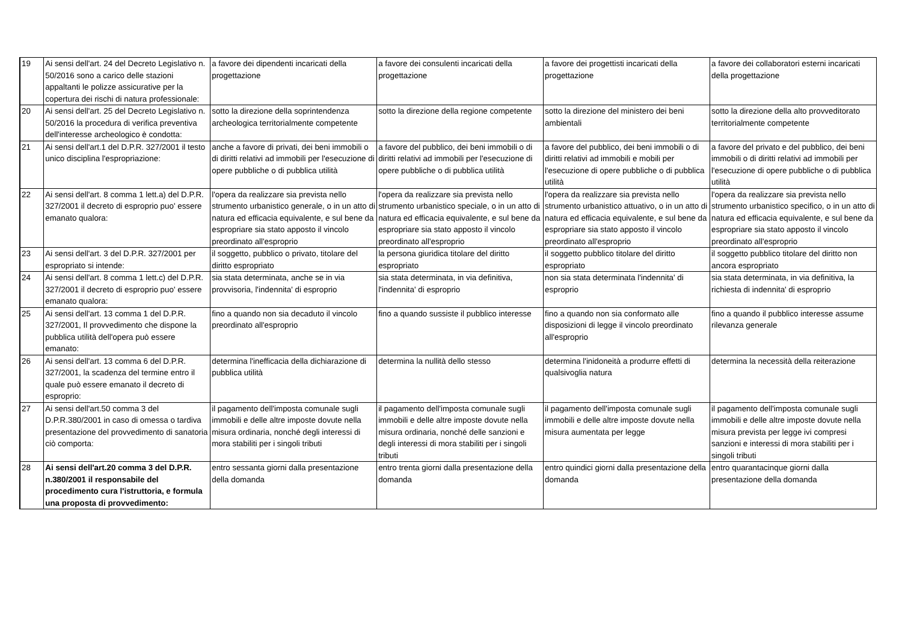| 19 | Ai sensi dell'art. 24 del Decreto Legislativo n. 50/2016 sono a carico delle stazioni appaltanti le polizze assicurative per la copertura dei rischi di natura professionale: | a favore dei dipendenti incaricati della progettazione | a favore dei consulenti incaricati della progettazione | a favore dei progettisti incaricati della progettazione | a favore dei collaboratori esterni incaricati della progettazione |
| 20 | Ai sensi dell'art. 25 del Decreto Legislativo n. 50/2016 la procedura di verifica preventiva dell'interesse archeologico è condotta: | sotto la direzione della soprintendenza archeologica territorialmente competente | sotto la direzione della regione competente | sotto la direzione del ministero dei beni ambientali | sotto la direzione della alto provveditorato territorialmente competente |
| 21 | Ai sensi dell'art.1 del D.P.R. 327/2001 il testo unico disciplina l'espropriazione: | anche a favore di privati, dei beni immobili o di diritti relativi ad immobili per l'esecuzione di opere pubbliche o di pubblica utilità | a favore del pubblico, dei beni immobili o di diritti relativi ad immobili per l'esecuzione di opere pubbliche o di pubblica utilità | a favore del pubblico, dei beni immobili o di diritti relativi ad immobili e mobili per l'esecuzione di opere pubbliche o di pubblica utilità | a favore del privato e del pubblico, dei beni immobili o di diritti relativi ad immobili per l'esecuzione di opere pubbliche o di pubblica utilità |
| 22 | Ai sensi dell'art. 8 comma 1 lett.a) del D.P.R. 327/2001 il decreto di esproprio puo' essere emanato qualora: | l'opera da realizzare sia prevista nello strumento urbanistico generale, o in un atto di natura ed efficacia equivalente, e sul bene da espropriare sia stato apposto il vincolo preordinato all'esproprio | l'opera da realizzare sia prevista nello strumento urbanistico speciale, o in un atto di natura ed efficacia equivalente, e sul bene da espropriare sia stato apposto il vincolo preordinato all'esproprio | l'opera da realizzare sia prevista nello strumento urbanistico attuativo, o in un atto di natura ed efficacia equivalente, e sul bene da espropriare sia stato apposto il vincolo preordinato all'esproprio | l'opera da realizzare sia prevista nello strumento urbanistico specifico, o in un atto di natura ed efficacia equivalente, e sul bene da espropriare sia stato apposto il vincolo preordinato all'esproprio |
| 23 | Ai sensi dell'art. 3 del D.P.R. 327/2001 per espropriato si intende: | il soggetto, pubblico o privato, titolare del diritto espropriato | la persona giuridica titolare del diritto espropriato | il soggetto pubblico titolare del diritto espropriato | il soggetto pubblico titolare del diritto non ancora espropriato |
| 24 | Ai sensi dell'art. 8 comma 1 lett.c) del D.P.R. 327/2001 il decreto di esproprio puo' essere emanato qualora: | sia stata determinata, anche se in via provvisoria, l'indennita' di esproprio | sia stata determinata, in via definitiva, l'indennita' di esproprio | non sia stata determinata l'indennita' di esproprio | sia stata determinata, in via definitiva, la richiesta di indennita' di esproprio |
| 25 | Ai sensi dell'art. 13 comma 1 del D.P.R. 327/2001, Il provvedimento che dispone la pubblica utilità dell'opera può essere emanato: | fino a quando non sia decaduto il vincolo preordinato all'esproprio | fino a quando sussiste il pubblico interesse | fino a quando non sia conformato alle disposizioni di legge il vincolo preordinato all'esproprio | fino a quando il pubblico interesse assume rilevanza generale |
| 26 | Ai sensi dell'art. 13 comma 6 del D.P.R. 327/2001, la scadenza del termine entro il quale può essere emanato il decreto di esproprio: | determina l'inefficacia della dichiarazione di pubblica utilità | determina la nullità dello stesso | determina l'inidoneità a produrre effetti di qualsivoglia natura | determina la necessità della reiterazione |
| 27 | Ai sensi dell'art.50 comma 3 del D.P.R.380/2001 in caso di omessa o tardiva presentazione del provvedimento di sanatoria ciò comporta: | il pagamento dell'imposta comunale sugli immobili e delle altre imposte dovute nella misura ordinaria, nonché degli interessi di mora stabiliti per i singoli tributi | il pagamento dell'imposta comunale sugli immobili e delle altre imposte dovute nella misura ordinaria, nonché delle sanzioni e degli interessi di mora stabiliti per i singoli tributi | il pagamento dell'imposta comunale sugli immobili e delle altre imposte dovute nella misura aumentata per legge | il pagamento dell'imposta comunale sugli immobili e delle altre imposte dovute nella misura prevista per legge ivi compresi sanzioni e interessi di mora stabiliti per i singoli tributi |
| 28 | Ai sensi dell'art.20 comma 3 del D.P.R. n.380/2001 il responsabile del procedimento cura l'istruttoria, e formula una proposta di provvedimento: | entro sessanta giorni dalla presentazione della domanda | entro trenta giorni dalla presentazione della domanda | entro quindici giorni dalla presentazione della domanda | entro quarantacinque giorni dalla presentazione della domanda |